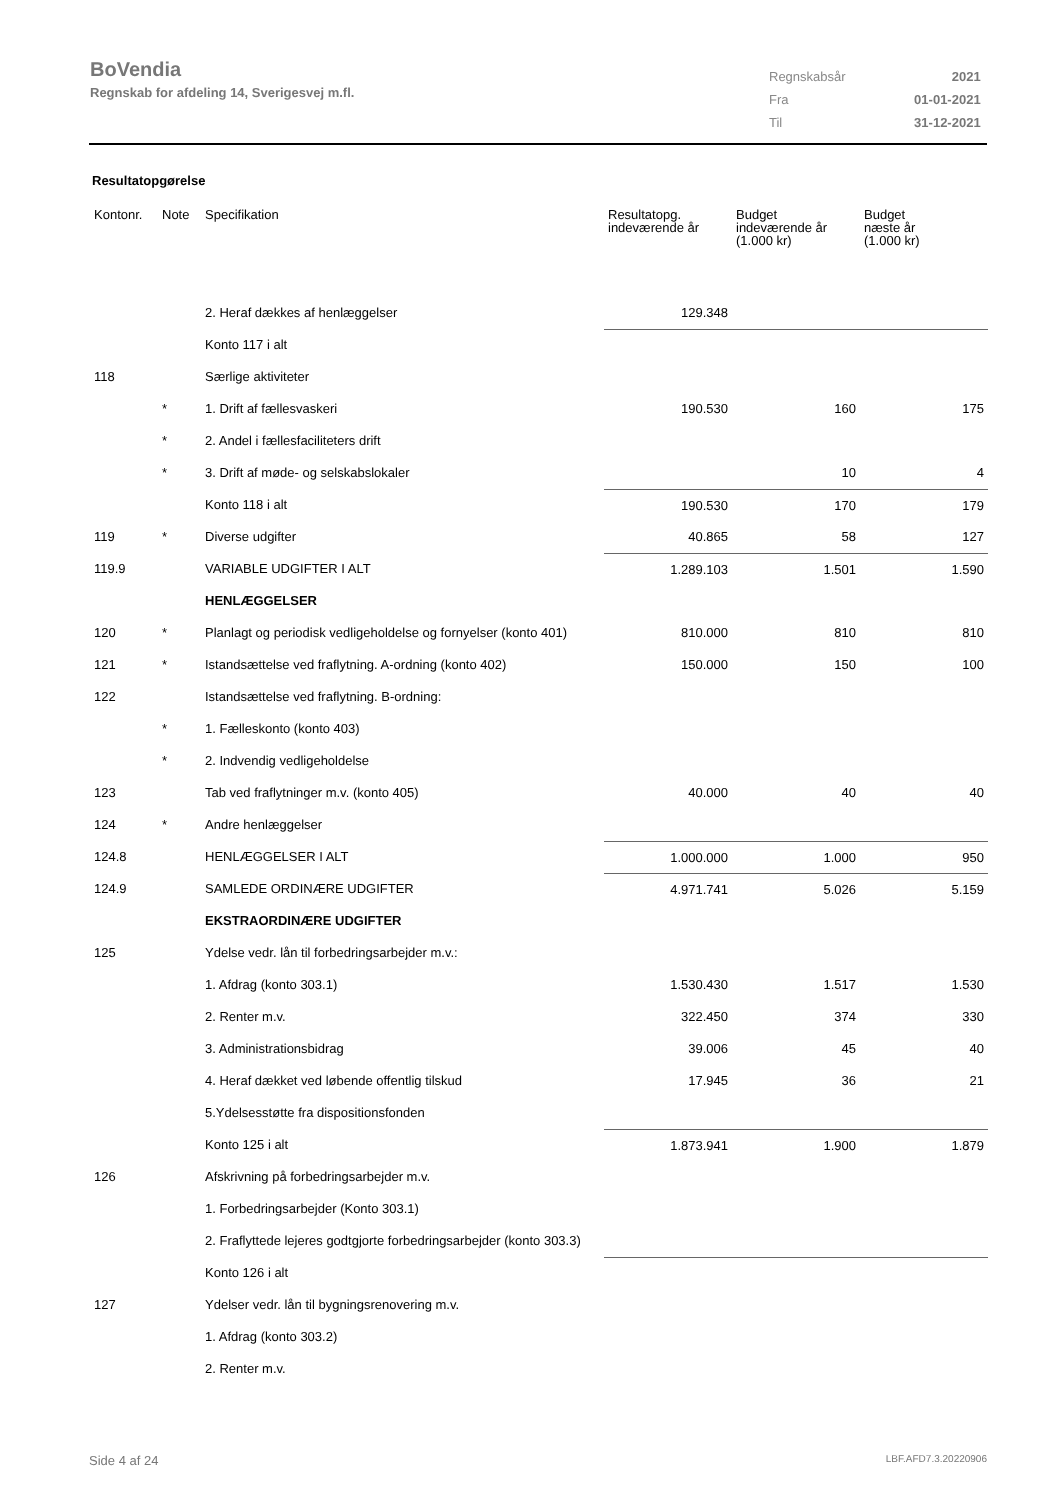BoVendia
Regnskab for afdeling 14, Sverigesvej m.fl.
| Regnskabsår | 2021 |
| Fra | 01-01-2021 |
| Til | 31-12-2021 |
Resultatopgørelse
| Kontonr. | Note | Specifikation | Resultatopg. indeværende år | Budget indeværende år (1.000 kr) | Budget næste år (1.000 kr) |
| --- | --- | --- | --- | --- | --- |
| | | 2. Heraf dækkes af henlæggelser | 129.348 | | |
| | | Konto 117 i alt | | | |
| 118 | | Særlige aktiviteter | | | |
| | * | 1. Drift af fællesvaskeri | 190.530 | 160 | 175 |
| | * | 2. Andel i fællesfaciliteters drift | | | |
| | * | 3. Drift af møde- og selskabslokaler | | 10 | 4 |
| | | Konto 118 i alt | 190.530 | 170 | 179 |
| 119 | * | Diverse udgifter | 40.865 | 58 | 127 |
| 119.9 | | VARIABLE UDGIFTER I ALT | 1.289.103 | 1.501 | 1.590 |
| | | HENLÆGGELSER | | | |
| 120 | * | Planlagt og periodisk vedligeholdelse og fornyelser (konto 401) | 810.000 | 810 | 810 |
| 121 | * | Istandsættelse ved fraflytning. A-ordning (konto 402) | 150.000 | 150 | 100 |
| 122 | | Istandsættelse ved fraflytning. B-ordning: | | | |
| | * | 1. Fælleskonto (konto 403) | | | |
| | * | 2. Indvendig vedligeholdelse | | | |
| 123 | | Tab ved fraflytninger m.v. (konto 405) | 40.000 | 40 | 40 |
| 124 | * | Andre henlæggelser | | | |
| 124.8 | | HENLÆGGELSER I ALT | 1.000.000 | 1.000 | 950 |
| 124.9 | | SAMLEDE ORDINÆRE UDGIFTER | 4.971.741 | 5.026 | 5.159 |
| | | EKSTRAORDINÆRE UDGIFTER | | | |
| 125 | | Ydelse vedr. lån til forbedringsarbejder m.v.: | | | |
| | | 1. Afdrag (konto 303.1) | 1.530.430 | 1.517 | 1.530 |
| | | 2. Renter m.v. | 322.450 | 374 | 330 |
| | | 3. Administrationsbidrag | 39.006 | 45 | 40 |
| | | 4. Heraf dækket ved løbende offentlig tilskud | 17.945 | 36 | 21 |
| | | 5.Ydelsesstøtte fra dispositionsfonden | | | |
| | | Konto 125 i alt | 1.873.941 | 1.900 | 1.879 |
| 126 | | Afskrivning på forbedringsarbejder m.v. | | | |
| | | 1. Forbedringsarbejder (Konto 303.1) | | | |
| | | 2. Fraflyttede lejeres godtgjorte forbedringsarbejder (konto 303.3) | | | |
| | | Konto 126 i alt | | | |
| 127 | | Ydelser vedr. lån til bygningsrenovering m.v. | | | |
| | | 1. Afdrag (konto 303.2) | | | |
| | | 2. Renter m.v. | | | |
Side 4 af 24 LBF.AFD7.3.20220906